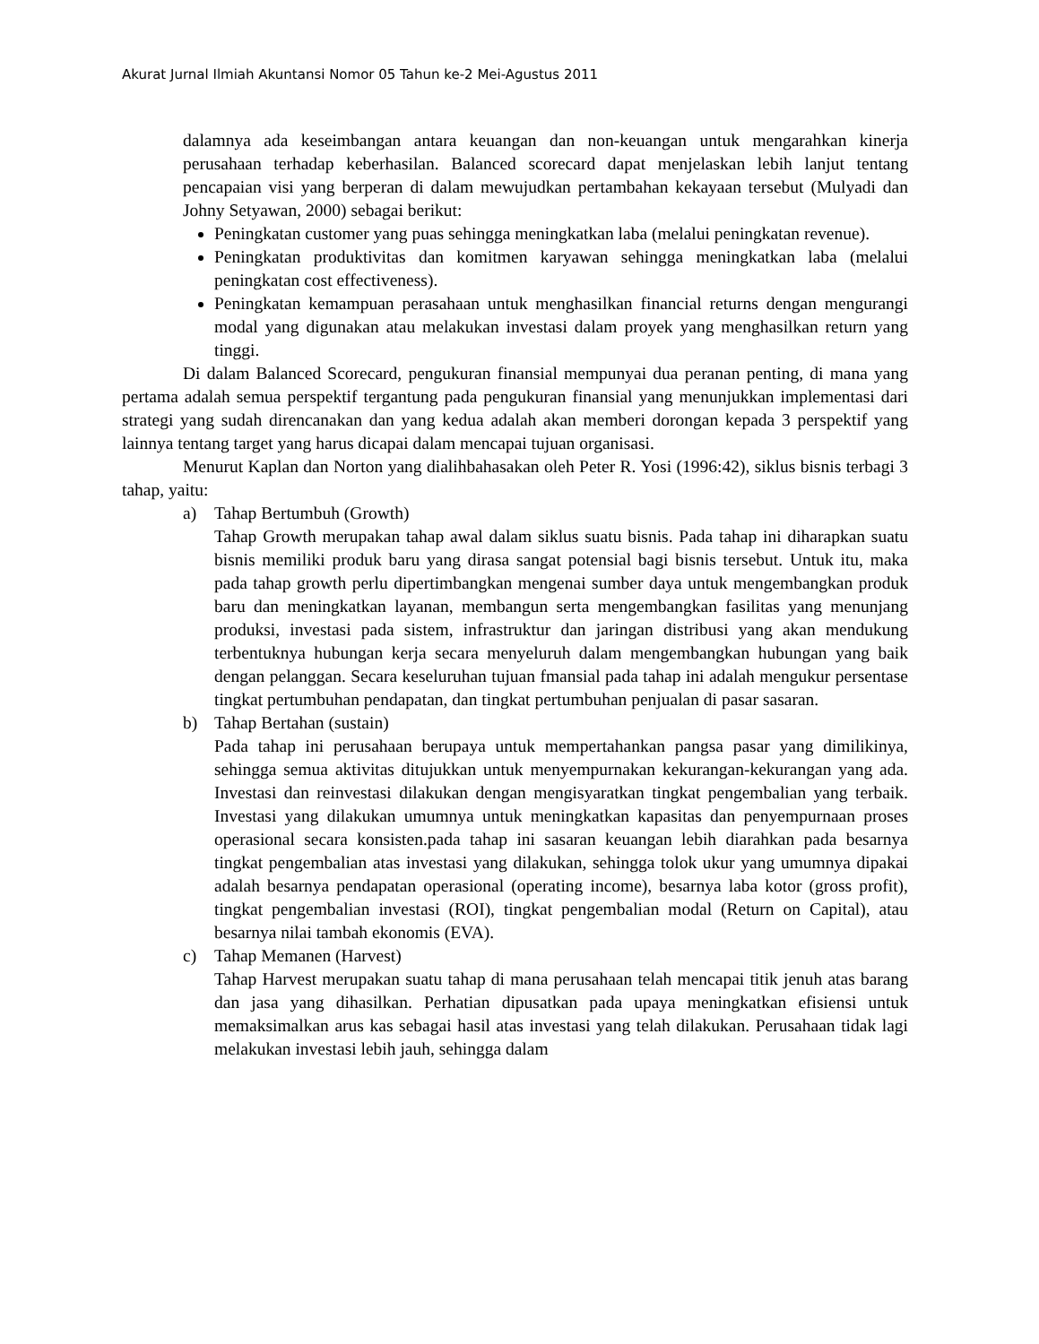Akurat Jurnal Ilmiah Akuntansi Nomor 05 Tahun ke-2 Mei-Agustus 2011
dalamnya ada keseimbangan antara keuangan dan non-keuangan untuk mengarahkan kinerja perusahaan terhadap keberhasilan. Balanced scorecard dapat menjelaskan lebih lanjut tentang pencapaian visi yang berperan di dalam mewujudkan pertambahan kekayaan tersebut (Mulyadi dan Johny Setyawan, 2000) sebagai berikut:
Peningkatan customer yang puas sehingga meningkatkan laba (melalui peningkatan revenue).
Peningkatan produktivitas dan komitmen karyawan sehingga meningkatkan laba (melalui peningkatan cost effectiveness).
Peningkatan kemampuan perasahaan untuk menghasilkan financial returns dengan mengurangi modal yang digunakan atau melakukan investasi dalam proyek yang menghasilkan return yang tinggi.
Di dalam Balanced Scorecard, pengukuran finansial mempunyai dua peranan penting, di mana yang pertama adalah semua perspektif tergantung pada pengukuran finansial yang menunjukkan implementasi dari strategi yang sudah direncanakan dan yang kedua adalah akan memberi dorongan kepada 3 perspektif yang lainnya tentang target yang harus dicapai dalam mencapai tujuan organisasi.
Menurut Kaplan dan Norton yang dialihbahasakan oleh Peter R. Yosi (1996:42), siklus bisnis terbagi 3 tahap, yaitu:
a) Tahap Bertumbuh (Growth)
Tahap Growth merupakan tahap awal dalam siklus suatu bisnis. Pada tahap ini diharapkan suatu bisnis memiliki produk baru yang dirasa sangat potensial bagi bisnis tersebut. Untuk itu, maka pada tahap growth perlu dipertimbangkan mengenai sumber daya untuk mengembangkan produk baru dan meningkatkan layanan, membangun serta mengembangkan fasilitas yang menunjang produksi, investasi pada sistem, infrastruktur dan jaringan distribusi yang akan mendukung terbentuknya hubungan kerja secara menyeluruh dalam mengembangkan hubungan yang baik dengan pelanggan. Secara keseluruhan tujuan fmansial pada tahap ini adalah mengukur persentase tingkat pertumbuhan pendapatan, dan tingkat pertumbuhan penjualan di pasar sasaran.
b) Tahap Bertahan (sustain)
Pada tahap ini perusahaan berupaya untuk mempertahankan pangsa pasar yang dimilikinya, sehingga semua aktivitas ditujukkan untuk menyempurnakan kekurangan-kekurangan yang ada. Investasi dan reinvestasi dilakukan dengan mengisyaratkan tingkat pengembalian yang terbaik. Investasi yang dilakukan umumnya untuk meningkatkan kapasitas dan penyempurnaan proses operasional secara konsisten.pada tahap ini sasaran keuangan lebih diarahkan pada besarnya tingkat pengembalian atas investasi yang dilakukan, sehingga tolok ukur yang umumnya dipakai adalah besarnya pendapatan operasional (operating income), besarnya laba kotor (gross profit), tingkat pengembalian investasi (ROI), tingkat pengembalian modal (Return on Capital), atau besarnya nilai tambah ekonomis (EVA).
c) Tahap Memanen (Harvest)
Tahap Harvest merupakan suatu tahap di mana perusahaan telah mencapai titik jenuh atas barang dan jasa yang dihasilkan. Perhatian dipusatkan pada upaya meningkatkan efisiensi untuk memaksimalkan arus kas sebagai hasil atas investasi yang telah dilakukan. Perusahaan tidak lagi melakukan investasi lebih jauh, sehingga dalam